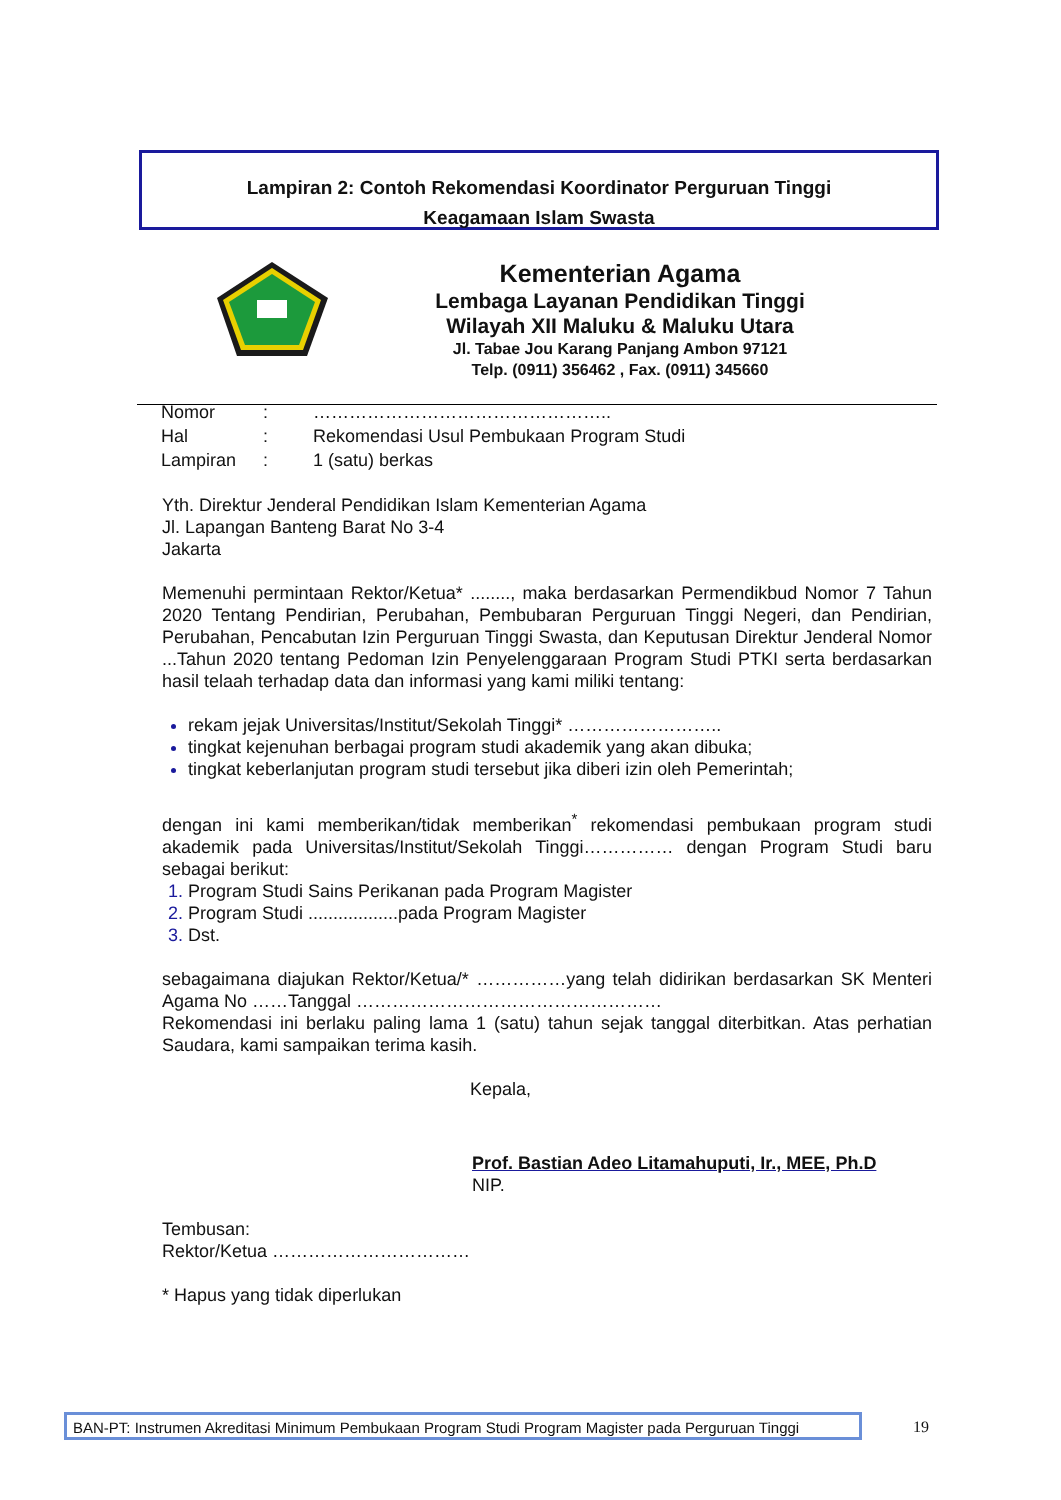Lampiran 2: Contoh Rekomendasi Koordinator Perguruan Tinggi
Keagamaan Islam Swasta
Kementerian Agama
Lembaga Layanan Pendidikan Tinggi
Wilayah XII Maluku & Maluku Utara
Jl. Tabae Jou Karang Panjang Ambon 97121
Telp. (0911) 356462 , Fax. (0911) 345660
| Nomor | : | ………………………………………….. |
| Hal | : | Rekomendasi Usul Pembukaan Program Studi |
| Lampiran | : | 1 (satu) berkas |
Yth. Direktur Jenderal Pendidikan Islam Kementerian Agama
Jl. Lapangan Banteng Barat No 3-4
Jakarta
Memenuhi permintaan Rektor/Ketua* ........, maka berdasarkan Permendikbud Nomor 7 Tahun 2020 Tentang Pendirian, Perubahan, Pembubaran Perguruan Tinggi Negeri, dan Pendirian, Perubahan, Pencabutan Izin Perguruan Tinggi Swasta, dan Keputusan Direktur Jenderal Nomor ...Tahun 2020 tentang Pedoman Izin Penyelenggaraan Program Studi PTKI serta berdasarkan hasil telaah terhadap data dan informasi yang kami miliki tentang:
rekam jejak Universitas/Institut/Sekolah Tinggi* ……………………..
tingkat kejenuhan berbagai program studi akademik yang akan dibuka;
tingkat keberlanjutan program studi tersebut jika diberi izin oleh Pemerintah;
dengan ini kami memberikan/tidak memberikan<sup>*</sup> rekomendasi pembukaan program studi akademik pada Universitas/Institut/Sekolah Tinggi…………… dengan Program Studi baru sebagai berikut:
Program Studi Sains Perikanan pada Program Magister
Program Studi ..................pada Program Magister
Dst.
sebagaimana diajukan Rektor/Ketua/* ……………yang telah didirikan berdasarkan SK Menteri Agama No ……Tanggal ……………………………………………
Rekomendasi ini berlaku paling lama 1 (satu) tahun sejak tanggal diterbitkan. Atas perhatian Saudara, kami sampaikan terima kasih.
Kepala,
Prof. Bastian Adeo Litamahuputi, Ir., MEE, Ph.D
NIP.
Tembusan:
Rektor/Ketua ……………………………
* Hapus yang tidak diperlukan
BAN-PT: Instrumen Akreditasi Minimum Pembukaan Program Studi Program Magister pada Perguruan Tinggi
19